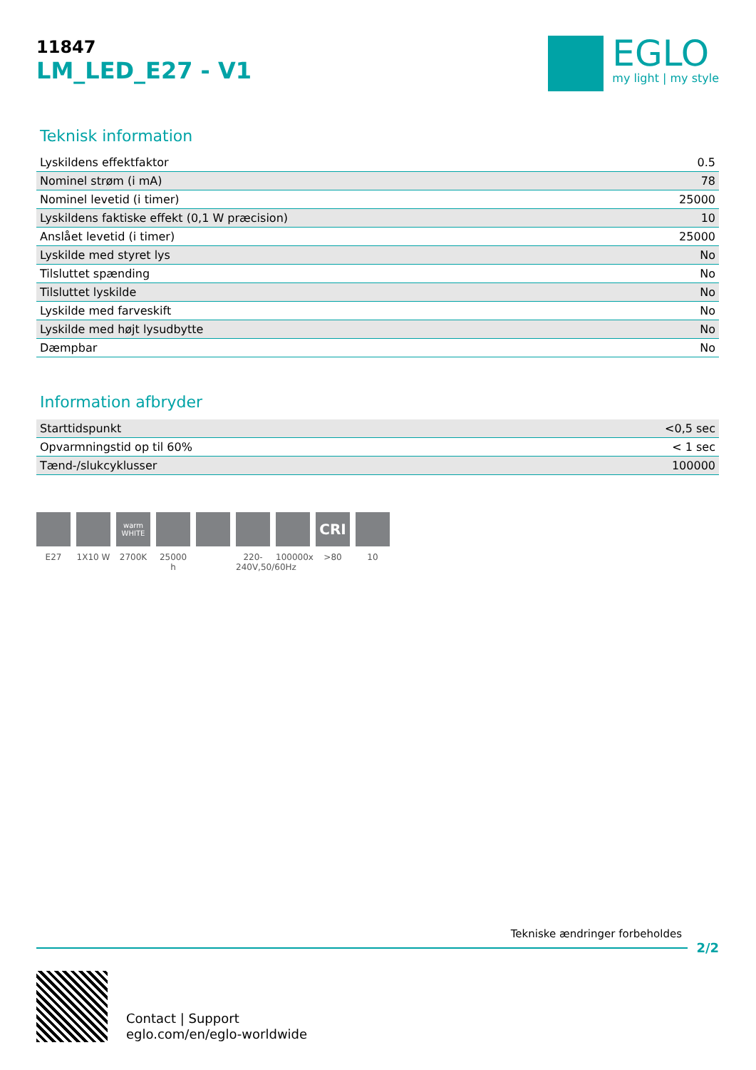11847
LM_LED_E27 - V1
EGLO
my light | my style
Teknisk information
| Lyskildens effektfaktor | 0.5 |
| Nominel strøm (i mA) | 78 |
| Nominel levetid (i timer) | 25000 |
| Lyskildens faktiske effekt (0,1 W præcision) | 10 |
| Anslået levetid (i timer) | 25000 |
| Lyskilde med styret lys | No |
| Tilsluttet spænding | No |
| Tilsluttet lyskilde | No |
| Lyskilde med farveskift | No |
| Lyskilde med højt lysudbytte | No |
| Dæmpbar | No |
Information afbryder
| Starttidspunkt | <0,5 sec |
| Opvarmningstid op til 60% | < 1 sec |
| Tænd-/slukcyklusser | 100000 |
E27 1X10 W
warm
WHITE
2700K
25000 h
220-240V,50/60Hz
100000x
CRI
>80
10
Tekniske ændringer forbeholdes
2/2
Contact | Support
eglo.com/en/eglo-worldwide